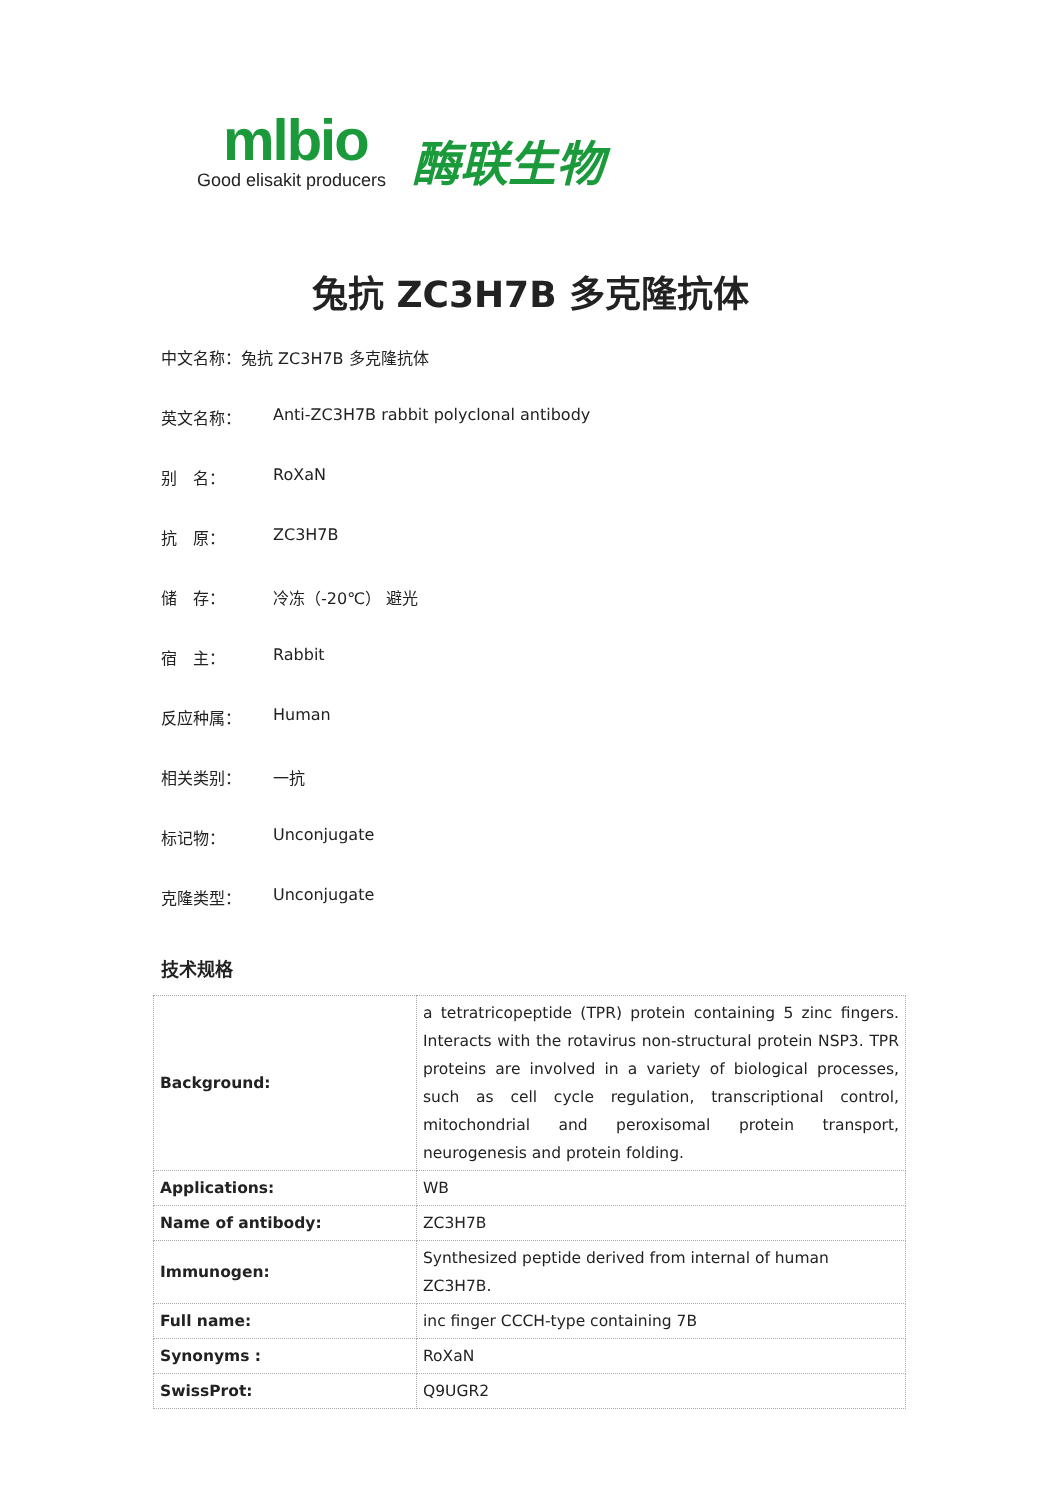mlbio
Good elisakit producers
酶联生物
兔抗 ZC3H7B 多克隆抗体
中文名称：兔抗 ZC3H7B 多克隆抗体
英文名称： Anti-ZC3H7B rabbit polyclonal antibody
别　名： RoXaN
抗　原： ZC3H7B
储　存： 冷冻（-20℃） 避光
宿　主： Rabbit
反应种属： Human
相关类别： 一抗
标记物： Unconjugate
克隆类型： Unconjugate
技术规格
| Background: | a tetratricopeptide (TPR) protein containing 5 zinc fingers. Interacts with the rotavirus non-structural protein NSP3. TPR proteins are involved in a variety of biological processes, such as cell cycle regulation, transcriptional control, mitochondrial and peroxisomal protein transport, neurogenesis and protein folding. |
| Applications: | WB |
| Name of antibody: | ZC3H7B |
| Immunogen: | Synthesized peptide derived from internal of human ZC3H7B. |
| Full name: | inc finger CCCH-type containing 7B |
| Synonyms : | RoXaN |
| SwissProt: | Q9UGR2 |